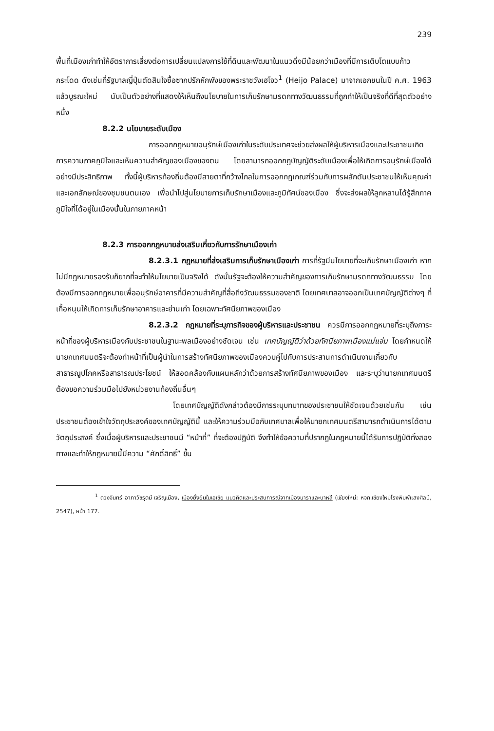239
พื้นที่เมืองเก่าทำให้อัตราการเสี่ยงต่อการเปลี่ยนแปลงการใช้ที่ดินและพัฒนาในแนวดิ่งมีน้อยกว่าเมืองที่มีการเติบโตแบบก้าวกระโดด ดังเช่นที่รัฐบาลญี่ปุ่นตัดสินใจซื้อซากปรักหักพังของพระราชวังเฮโจว<sup>1</sup> (Heijo Palace) มาจากเอกชนในปี ค.ศ. 1963 แล้วบูรณะใหม่ นับเป็นตัวอย่างที่แสดงให้เห็นถึงนโยบายในการเก็บรักษามรดกทางวัฒนธรรมที่ถูกทำให้เป็นจริงที่ดีที่สุดตัวอย่างหนึ่ง
8.2.2 นโยบายระดับเมือง
การออกกฎหมายอนุรักษ์เมืองเก่าในระดับประเทศจะช่วยส่งผลให้ผู้บริหารเมืองและประชาชนเกิดการความภาคภูมิใจและเห็นความสำคัญของเมืองของตน โดยสามารถออกกฎบัญญัติระดับเมืองเพื่อให้เกิดการอนุรักษ์เมืองได้อย่างมีประสิทธิภาพ ทั้งนี้ผู้บริหารท้องถิ่นต้องมีสายตาที่กว้างไกลในการออกกฎเกณฑ์ร่วมกับการผลักดันประชาชนให้เห็นคุณค่าและเอกลักษณ์ของชุมชนตนเอง เพื่อนำไปสู่นโยบายการเก็บรักษาเมืองและภูมิทัศน์ของเมือง ซึ่งจะส่งผลให้ลูกหลานได้รู้สึกภาคภูมิใจที่ได้อยู่ในเมืองนั้นในภายภาคหน้า
8.2.3 การออกกฎหมายส่งเสริมเกี่ยวกับการรักษาเมืองเก่า
8.2.3.1 กฎหมายที่ส่งเสริมการเก็บรักษาเมืองเก่า การที่รัฐมีนโยบายที่จะเก็บรักษาเมืองเก่า หากไม่มีกฎหมายรองรับก็ยากที่จะทำให้นโยบายเป็นจริงได้ ดังนั้นรัฐจะต้องให้ความสำคัญของการเก็บรักษามรดกทางวัฒนธรรม โดยต้องมีการออกกฎหมายเพื่ออนุรักษ์อาคารที่มีความสำคัญที่สื่อถึงวัฒนธรรมของชาติ โดยเทศบาลอาจออกเป็นเทศบัญญัติต่างๆ ที่เกื้อหนุนให้เกิดการเก็บรักษาอาคารและย่านเก่า โดยเฉพาะทัศนียภาพของเมือง
8.2.3.2 กฎหมายที่ระบุภารกิจของผู้บริหารและประชาชน ควรมีการออกกฎหมายที่ระบุถึงภาระหน้าที่ของผู้บริหารเมืองกับประชาชนในฐานะพลเมืองอย่างชัดเจน เช่น เทศบัญญัติว่าด้วยทัศนียภาพเมืองแม่แจ่ม โดยกำหนดให้นายกเทศมนตรีจะต้องทำหน้าที่เป็นผู้นำในการสร้างทัศนียภาพของเมืองควบคู่ไปกับการประสานการดำเนินงานเกี่ยวกับสาธารณูปโภคหรือสาธารณประโยชน์ ให้สอดคล้องกับแผนหลักว่าด้วยการสร้างทัศนียภาพของเมือง และระบุว่านายกเทศมนตรีต้องขอความร่วมมือไปยังหน่วยงานท้องถิ่นอื่นๆ
โดยเทศบัญญัติดังกล่าวต้องมีการระบุบทบาทของประชาชนให้ชัดเจนด้วยเช่นกัน เช่น ประชาชนต้องเข้าใจวัตถุประสงค์ของเทศบัญญัตินี้ และให้ความร่วมมือกับเทศบาลเพื่อให้นายกเทศมนตรีสามารถดำเนินการได้ตามวัตถุประสงค์ ซึ่งเมื่อผู้บริหารและประชาชนมี “หน้าที่” ที่จะต้องปฏิบัติ จึงทำให้ข้อความที่ปรากฏในกฎหมายนี้ได้รับการปฏิบัติทั้งสองทางและทำให้กฎหมายนี้มีความ “ศักดิ์สิทธิ์” ขึ้น
<sup>1</sup> ดวงจันทร์ อาภาวัชรุตม์ เจริญเมือง, เมืองยั่งยืนในเอเชีย แนวคิดและประสบการณ์จากเมืองนาราและบาหลี (เชียงใหม่: หจก.เชียงใหม่โรงพิมพ์แสงศิลป์, 2547), หน้า 177.